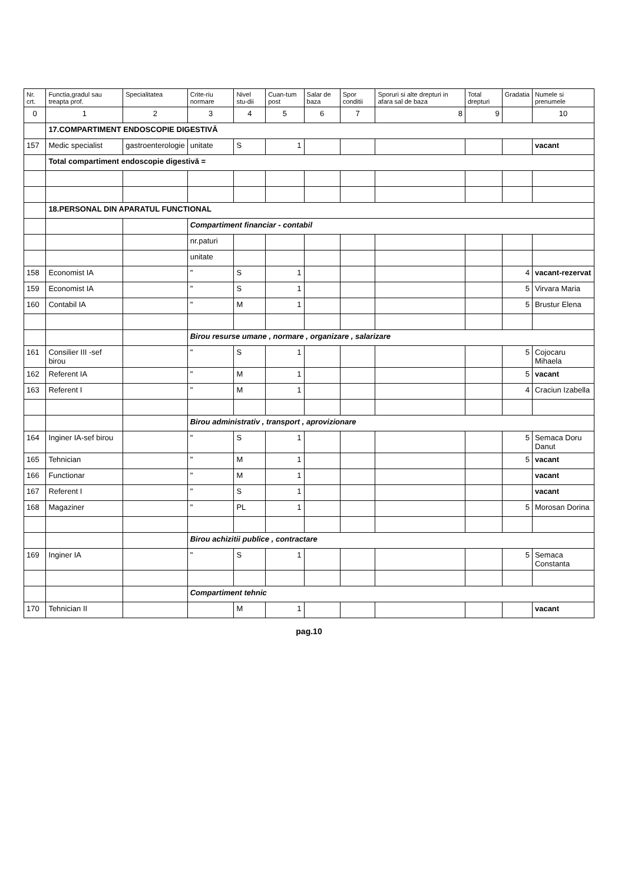| Nr. crt. | Functia,gradul sau treapta prof. | Specialitatea | Crite-riu normare | Nivel stu-dii | Cuan-tum post | Salar de baza | Spor conditii | Sporuri si alte drepturi in afara sal de baza | Total drepturi | Gradatia | Numele si prenumele |
| --- | --- | --- | --- | --- | --- | --- | --- | --- | --- | --- | --- |
| 0 | 1 | 2 | 3 | 4 | 5 | 6 | 7 | 8 | 9 | | 10 |
| | 17.COMPARTIMENT ENDOSCOPIE DIGESTIVĂ | | | | | | | | | | |
| 157 | Medic specialist | gastroenterologie | unitate | S | 1 | | | | | | vacant |
| | Total compartiment endoscopie digestivă = | | | | | | | | | | |
| | 18.PERSONAL DIN APARATUL FUNCTIONAL | | | | | | | | | | |
| | | | Compartiment financiar - contabil | | | | | | | | |
| | | | nr.paturi | | | | | | | | |
| | | | unitate | | | | | | | | |
| 158 | Economist IA | | " | S | 1 | | | | | 4 | vacant-rezervat |
| 159 | Economist IA | | " | S | 1 | | | | | 5 | Virvara Maria |
| 160 | Contabil IA | | " | M | 1 | | | | | 5 | Brustur Elena |
| | | | Birou resurse umane , normare , organizare , salarizare | | | | | | | | |
| 161 | Consilier III -sef birou | | " | S | 1 | | | | | 5 | Cojocaru Mihaela |
| 162 | Referent IA | | " | M | 1 | | | | | 5 | vacant |
| 163 | Referent I | | " | M | 1 | | | | | 4 | Craciun Izabella |
| | | | Birou administrativ , transport , aprovizionare | | | | | | | | |
| 164 | Inginer IA-sef birou | | " | S | 1 | | | | | 5 | Semaca Doru Danut |
| 165 | Tehnician | | " | M | 1 | | | | | 5 | vacant |
| 166 | Functionar | | " | M | 1 | | | | | | vacant |
| 167 | Referent I | | " | S | 1 | | | | | | vacant |
| 168 | Magaziner | | " | PL | 1 | | | | | 5 | Morosan Dorina |
| | | | Birou achizitii publice , contractare | | | | | | | | |
| 169 | Inginer IA | | " | S | 1 | | | | | 5 | Semaca Constanta |
| | | | Compartiment tehnic | | | | | | | | |
| 170 | Tehnician II | | | M | 1 | | | | | | vacant |
pag.10